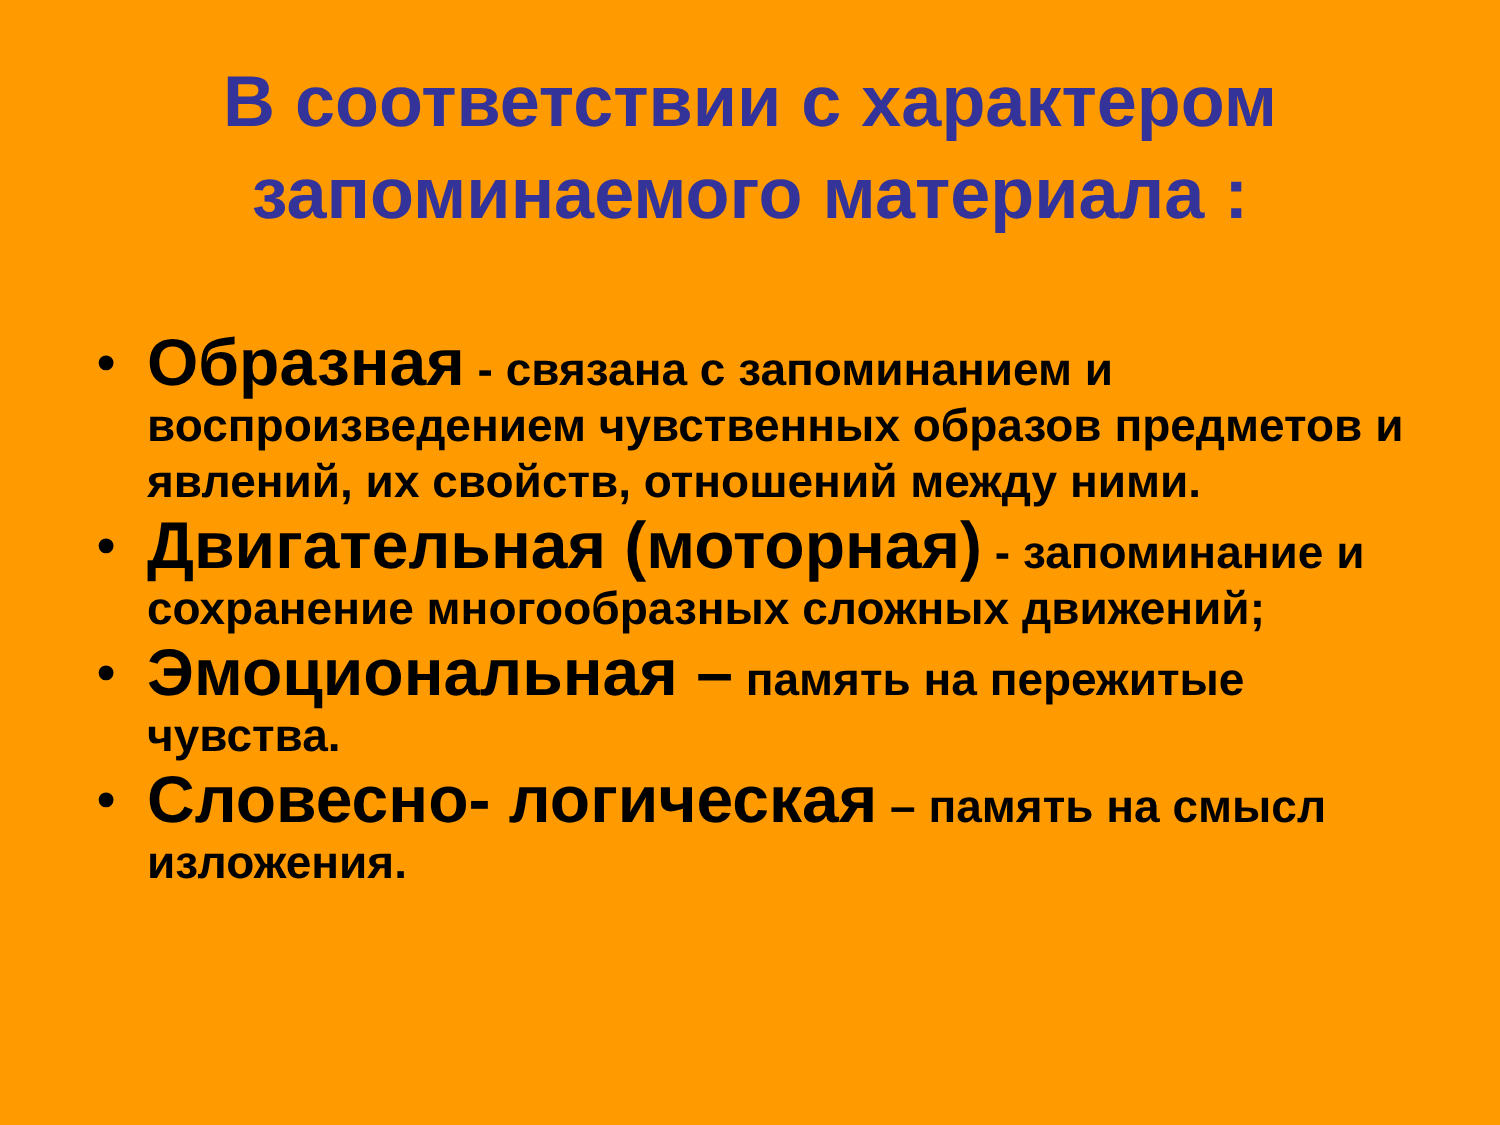В соответствии с характером
запоминаемого материала :
• Образная - связана с запоминанием и воспроизведением чувственных образов предметов и явлений, их свойств, отношений между ними.
• Двигательная (моторная) - запоминание и сохранение многообразных сложных движений;
• Эмоциональная – память на пережитые чувства.
• Словесно- логическая – память на смысл изложения.